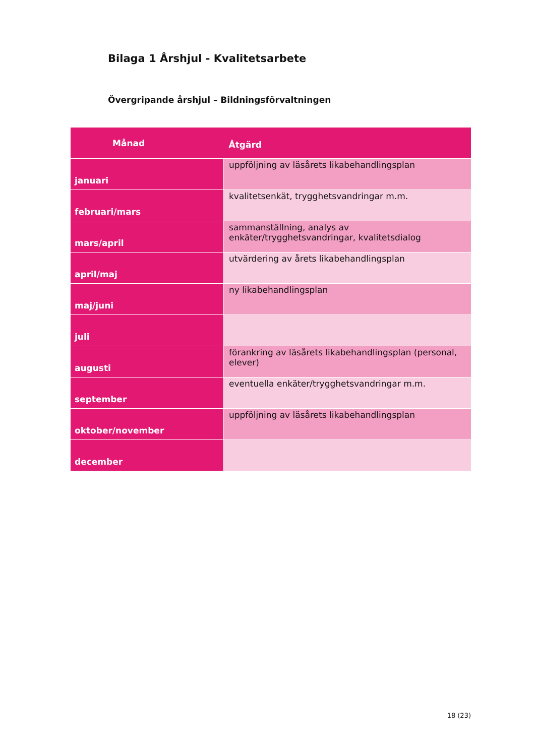Bilaga 1 Årshjul - Kvalitetsarbete
Övergripande årshjul – Bildningsförvaltningen
| Månad | Åtgärd |
| --- | --- |
| januari | uppföljning av läsårets likabehandlingsplan |
| februari/mars | kvalitetsenkät, trygghetsvandringar m.m. |
| mars/april | sammanställning, analys av enkäter/trygghetsvandringar, kvalitetsdialog |
| april/maj | utvärdering av årets likabehandlingsplan |
| maj/juni | ny likabehandlingsplan |
| juli | |
| augusti | förankring av läsårets likabehandlingsplan (personal, elever) |
| september | eventuella enkäter/trygghetsvandringar m.m. |
| oktober/november | uppföljning av läsårets likabehandlingsplan |
| december | |
18 (23)